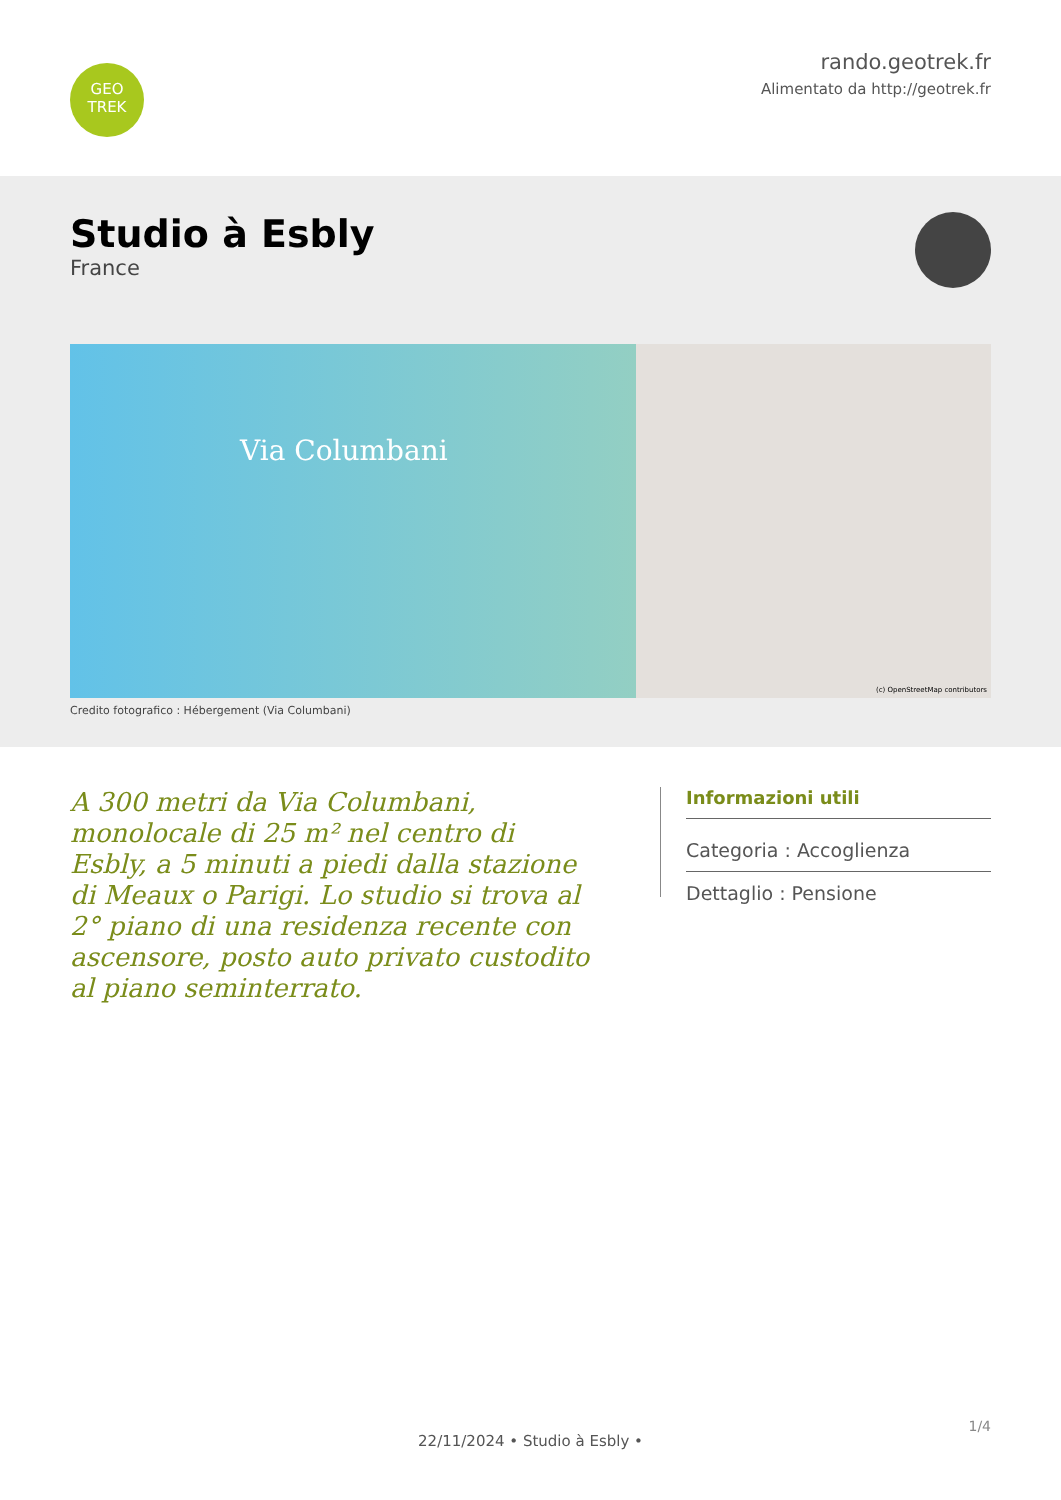GEO
TREK
rando.geotrek.fr
Alimentato da http://geotrek.fr
Studio à Esbly
France
Via Columbani
(c) OpenStreetMap contributors
Credito fotografico : Hébergement (Via Columbani)
A 300 metri da Via Columbani, monolocale di 25 m² nel centro di Esbly, a 5 minuti a piedi dalla stazione di Meaux o Parigi. Lo studio si trova al 2° piano di una residenza recente con ascensore, posto auto privato custodito al piano seminterrato.
Informazioni utili
Categoria : Accoglienza
Dettaglio : Pensione
1/4
22/11/2024 • Studio à Esbly •